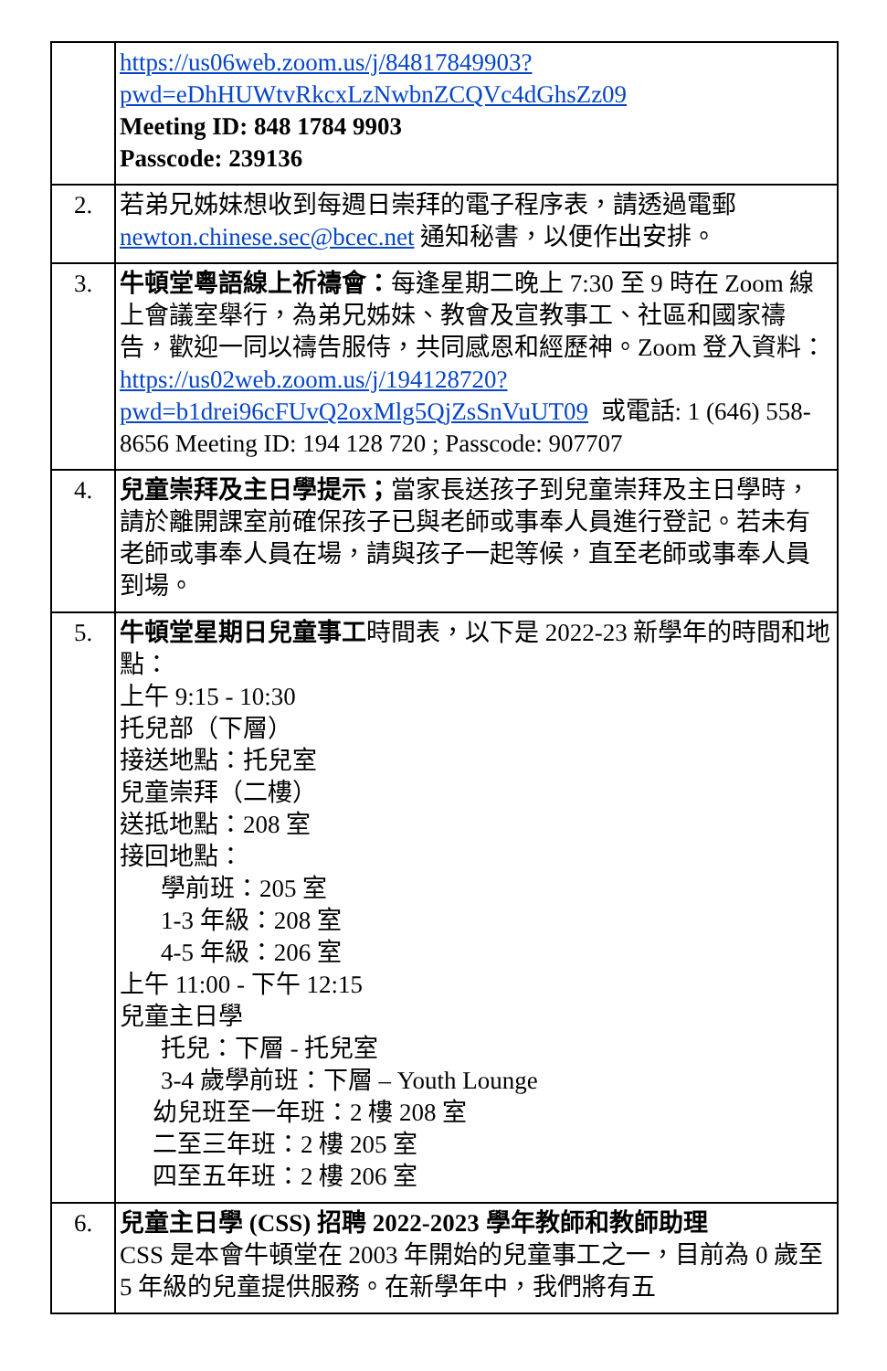| | https://us06web.zoom.us/j/84817849903?pwd=eDhHUWtvRkcxLzNwbnZCQVc4dGhsZz09 Meeting ID: 848 1784 9903 Passcode: 239136 |
| 2. | 若弟兄姊妹想收到每週日崇拜的電子程序表，請透過電郵 newton.chinese.sec@bcec.net 通知秘書，以便作出安排。 |
| 3. | 牛頓堂粵語線上祈禱會： 每逢星期二晚上 7:30 至 9 時在 Zoom 線上會議室舉行，為弟兄姊妹、教會及宣教事工、社區和國家禱告，歡迎一同以禱告服侍，共同感恩和經歷神。Zoom 登入資料： https://us02web.zoom.us/j/194128720?pwd=b1drei96cFUvQ2oxMlg5QjZsSnVuUT09 或電話: 1 (646) 558-8656 Meeting ID: 194 128 720 ; Passcode: 907707 |
| 4. | 兒童崇拜及主日學提示； 當家長送孩子到兒童崇拜及主日學時，請於離開課室前確保孩子已與老師或事奉人員進行登記。若未有老師或事奉人員在場，請與孩子一起等候，直至老師或事奉人員到場。 |
| 5. | 牛頓堂星期日兒童事工 時間表，以下是 2022-23 新學年的時間和地點： 上午 9:15 - 10:30 托兒部（下層） 接送地點：托兒室 兒童崇拜（二樓） 送抵地點：208 室 接回地點： 學前班：205 室 1-3 年級：208 室 4-5 年級：206 室 上午 11:00 - 下午 12:15 兒童主日學 托兒：下層 - 托兒室 3-4 歲學前班：下層 – Youth Lounge 幼兒班至一年班：2 樓 208 室 二至三年班：2 樓 205 室 四至五年班：2 樓 206 室 |
| 6. | 兒童主日學 (CSS) 招聘 2022-2023 學年教師和教師助理 CSS 是本會牛頓堂在 2003 年開始的兒童事工之一，目前為 0 歲至 5 年級的兒童提供服務。在新學年中，我們將有五 |